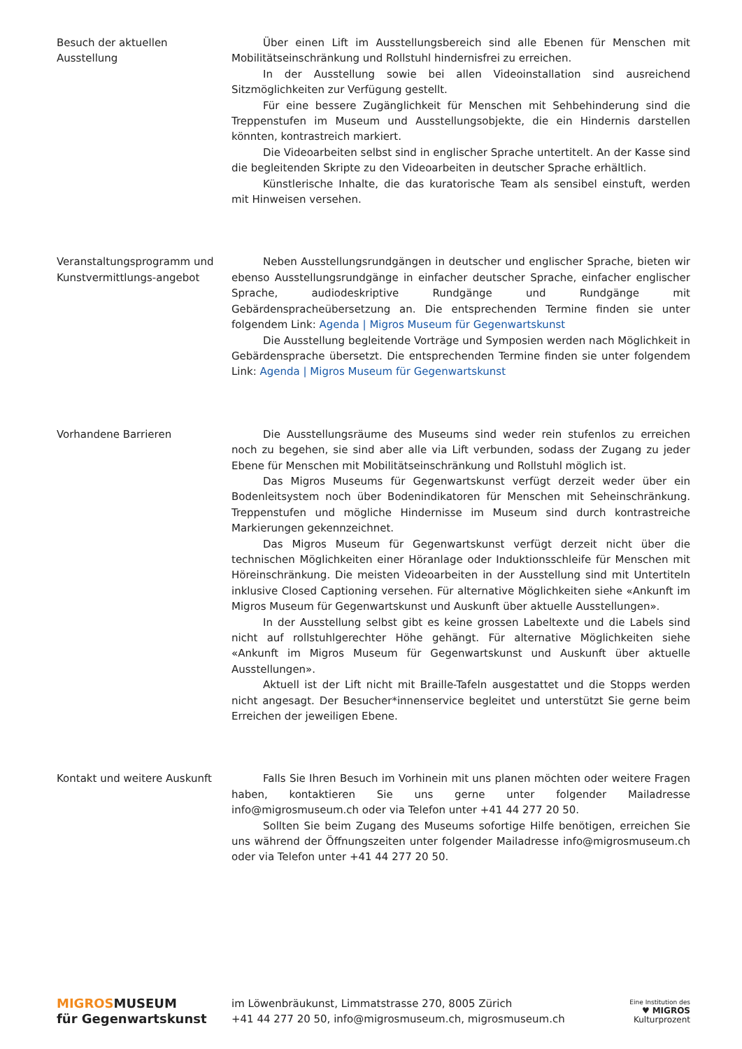Besuch der aktuellen Ausstellung
Über einen Lift im Ausstellungsbereich sind alle Ebenen für Menschen mit Mobilitätseinschränkung und Rollstuhl hindernisfrei zu erreichen.
In der Ausstellung sowie bei allen Videoinstallation sind ausreichend Sitzmöglichkeiten zur Verfügung gestellt.
Für eine bessere Zugänglichkeit für Menschen mit Sehbehinderung sind die Treppenstufen im Museum und Ausstellungsobjekte, die ein Hindernis darstellen könnten, kontrastreich markiert.
Die Videoarbeiten selbst sind in englischer Sprache untertitelt. An der Kasse sind die begleitenden Skripte zu den Videoarbeiten in deutscher Sprache erhältlich.
Künstlerische Inhalte, die das kuratorische Team als sensibel einstuft, werden mit Hinweisen versehen.
Veranstaltungsprogramm und Kunstvermittlungs-angebot
Neben Ausstellungsrundgängen in deutscher und englischer Sprache, bieten wir ebenso Ausstellungsrundgänge in einfacher deutscher Sprache, einfacher englischer Sprache, audiodeskriptive Rundgänge und Rundgänge mit Gebärdenspracheübersetzung an. Die entsprechenden Termine finden sie unter folgendem Link: Agenda | Migros Museum für Gegenwartskunst
Die Ausstellung begleitende Vorträge und Symposien werden nach Möglichkeit in Gebärdensprache übersetzt. Die entsprechenden Termine finden sie unter folgendem Link: Agenda | Migros Museum für Gegenwartskunst
Vorhandene Barrieren Die Ausstellungsräume des Museums sind weder rein stufenlos zu erreichen noch zu begehen, sie sind aber alle via Lift verbunden, sodass der Zugang zu jeder Ebene für Menschen mit Mobilitätseinschränkung und Rollstuhl möglich ist.
Das Migros Museums für Gegenwartskunst verfügt derzeit weder über ein Bodenleitsystem noch über Bodenindikatoren für Menschen mit Seheinschränkung. Treppenstufen und mögliche Hindernisse im Museum sind durch kontrastreiche Markierungen gekennzeichnet.
Das Migros Museum für Gegenwartskunst verfügt derzeit nicht über die technischen Möglichkeiten einer Höranlage oder Induktionsschleife für Menschen mit Höreinschränkung. Die meisten Videoarbeiten in der Ausstellung sind mit Untertiteln inklusive Closed Captioning versehen. Für alternative Möglichkeiten siehe «Ankunft im Migros Museum für Gegenwartskunst und Auskunft über aktuelle Ausstellungen».
In der Ausstellung selbst gibt es keine grossen Labeltexte und die Labels sind nicht auf rollstuhlgerechter Höhe gehängt. Für alternative Möglichkeiten siehe «Ankunft im Migros Museum für Gegenwartskunst und Auskunft über aktuelle Ausstellungen».
Aktuell ist der Lift nicht mit Braille-Tafeln ausgestattet und die Stopps werden nicht angesagt. Der Besucher*innenservice begleitet und unterstützt Sie gerne beim Erreichen der jeweiligen Ebene.
Kontakt und weitere Auskunft
Falls Sie Ihren Besuch im Vorhinein mit uns planen möchten oder weitere Fragen haben, kontaktieren Sie uns gerne unter folgender Mailadresse info@migrosmuseum.ch oder via Telefon unter +41 44 277 20 50.
Sollten Sie beim Zugang des Museums sofortige Hilfe benötigen, erreichen Sie uns während der Öffnungszeiten unter folgender Mailadresse info@migrosmuseum.ch oder via Telefon unter +41 44 277 20 50.
MIGROSMUSEUM
für Gegenwartskunst
im Löwenbräukunst, Limmatstrasse 270, 8005 Zürich
+41 44 277 20 50, info@migrosmuseum.ch, migrosmuseum.ch
Eine Institution des
♥ MIGROS
Kulturprozent